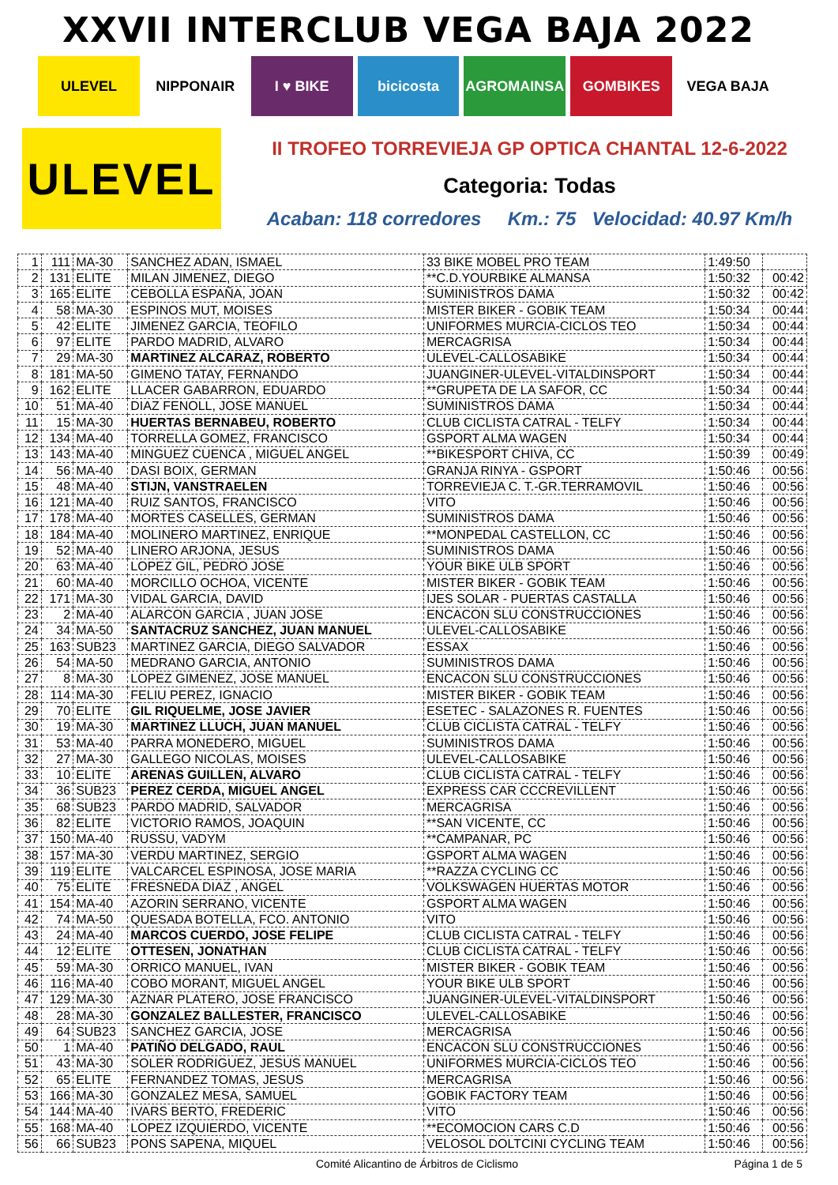XXVII INTERCLUB VEGA BAJA 2022
ULEVEL NIPPONAIR I ♥ BIKE bicicosta AGROMAINSA GOMBIKES VEGA BAJA
ULEVEL
II TROFEO TORREVIEJA GP OPTICA CHANTAL 12-6-2022
Categoria: Todas
Acaban: 118 corredores Km.: 75 Velocidad: 40.97 Km/h
| 1 | 111 | MA-30 | SANCHEZ ADAN, ISMAEL | 33 BIKE MOBEL PRO TEAM | 1:49:50 | |
| 2 | 131 | ELITE | MILAN JIMENEZ, DIEGO | **C.D.YOURBIKE ALMANSA | 1:50:32 | 00:42 |
| 3 | 165 | ELITE | CEBOLLA ESPAÑA, JOAN | SUMINISTROS DAMA | 1:50:32 | 00:42 |
| 4 | 58 | MA-30 | ESPINOS MUT, MOISES | MISTER BIKER - GOBIK TEAM | 1:50:34 | 00:44 |
| 5 | 42 | ELITE | JIMENEZ GARCIA, TEOFILO | UNIFORMES MURCIA-CICLOS TEO | 1:50:34 | 00:44 |
| 6 | 97 | ELITE | PARDO MADRID, ALVARO | MERCAGRISA | 1:50:34 | 00:44 |
| 7 | 29 | MA-30 | MARTINEZ ALCARAZ, ROBERTO | ULEVEL-CALLOSABIKE | 1:50:34 | 00:44 |
| 8 | 181 | MA-50 | GIMENO TATAY, FERNANDO | JUANGINER-ULEVEL-VITALDINSPORT | 1:50:34 | 00:44 |
| 9 | 162 | ELITE | LLACER GABARRON, EDUARDO | **GRUPETA DE LA SAFOR, CC | 1:50:34 | 00:44 |
| 10 | 51 | MA-40 | DIAZ FENOLL, JOSE MANUEL | SUMINISTROS DAMA | 1:50:34 | 00:44 |
| 11 | 15 | MA-30 | HUERTAS BERNABEU, ROBERTO | CLUB CICLISTA CATRAL - TELFY | 1:50:34 | 00:44 |
| 12 | 134 | MA-40 | TORRELLA GOMEZ, FRANCISCO | GSPORT ALMA WAGEN | 1:50:34 | 00:44 |
| 13 | 143 | MA-40 | MINGUEZ CUENCA , MIGUEL ANGEL | **BIKESPORT CHIVA, CC | 1:50:39 | 00:49 |
| 14 | 56 | MA-40 | DASI BOIX, GERMAN | GRANJA RINYA - GSPORT | 1:50:46 | 00:56 |
| 15 | 48 | MA-40 | STIJN, VANSTRAELEN | TORREVIEJA C. T.-GR.TERRAMOVIL | 1:50:46 | 00:56 |
| 16 | 121 | MA-40 | RUIZ SANTOS, FRANCISCO | VITO | 1:50:46 | 00:56 |
| 17 | 178 | MA-40 | MORTES CASELLES, GERMAN | SUMINISTROS DAMA | 1:50:46 | 00:56 |
| 18 | 184 | MA-40 | MOLINERO MARTINEZ, ENRIQUE | **MONPEDAL CASTELLON, CC | 1:50:46 | 00:56 |
| 19 | 52 | MA-40 | LINERO ARJONA, JESUS | SUMINISTROS DAMA | 1:50:46 | 00:56 |
| 20 | 63 | MA-40 | LOPEZ GIL, PEDRO JOSE | YOUR BIKE ULB SPORT | 1:50:46 | 00:56 |
| 21 | 60 | MA-40 | MORCILLO OCHOA, VICENTE | MISTER BIKER - GOBIK TEAM | 1:50:46 | 00:56 |
| 22 | 171 | MA-30 | VIDAL GARCIA, DAVID | IJES SOLAR - PUERTAS CASTALLA | 1:50:46 | 00:56 |
| 23 | 2 | MA-40 | ALARCON GARCIA , JUAN JOSE | ENCACON SLU CONSTRUCCIONES | 1:50:46 | 00:56 |
| 24 | 34 | MA-50 | SANTACRUZ SANCHEZ, JUAN MANUEL | ULEVEL-CALLOSABIKE | 1:50:46 | 00:56 |
| 25 | 163 | SUB23 | MARTINEZ GARCIA, DIEGO SALVADOR | ESSAX | 1:50:46 | 00:56 |
| 26 | 54 | MA-50 | MEDRANO GARCIA, ANTONIO | SUMINISTROS DAMA | 1:50:46 | 00:56 |
| 27 | 8 | MA-30 | LOPEZ GIMENEZ, JOSE MANUEL | ENCACON SLU CONSTRUCCIONES | 1:50:46 | 00:56 |
| 28 | 114 | MA-30 | FELIU PEREZ, IGNACIO | MISTER BIKER - GOBIK TEAM | 1:50:46 | 00:56 |
| 29 | 70 | ELITE | GIL RIQUELME, JOSE JAVIER | ESETEC - SALAZONES R. FUENTES | 1:50:46 | 00:56 |
| 30 | 19 | MA-30 | MARTINEZ LLUCH, JUAN MANUEL | CLUB CICLISTA CATRAL - TELFY | 1:50:46 | 00:56 |
| 31 | 53 | MA-40 | PARRA MONEDERO, MIGUEL | SUMINISTROS DAMA | 1:50:46 | 00:56 |
| 32 | 27 | MA-30 | GALLEGO NICOLAS, MOISES | ULEVEL-CALLOSABIKE | 1:50:46 | 00:56 |
| 33 | 10 | ELITE | ARENAS GUILLEN, ALVARO | CLUB CICLISTA CATRAL - TELFY | 1:50:46 | 00:56 |
| 34 | 36 | SUB23 | PEREZ CERDA, MIGUEL ANGEL | EXPRESS CAR CCCREVILLENT | 1:50:46 | 00:56 |
| 35 | 68 | SUB23 | PARDO MADRID, SALVADOR | MERCAGRISA | 1:50:46 | 00:56 |
| 36 | 82 | ELITE | VICTORIO RAMOS, JOAQUIN | **SAN VICENTE, CC | 1:50:46 | 00:56 |
| 37 | 150 | MA-40 | RUSSU, VADYM | **CAMPANAR, PC | 1:50:46 | 00:56 |
| 38 | 157 | MA-30 | VERDU MARTINEZ, SERGIO | GSPORT ALMA WAGEN | 1:50:46 | 00:56 |
| 39 | 119 | ELITE | VALCARCEL ESPINOSA, JOSE MARIA | **RAZZA CYCLING CC | 1:50:46 | 00:56 |
| 40 | 75 | ELITE | FRESNEDA DIAZ , ANGEL | VOLKSWAGEN HUERTAS MOTOR | 1:50:46 | 00:56 |
| 41 | 154 | MA-40 | AZORIN SERRANO, VICENTE | GSPORT ALMA WAGEN | 1:50:46 | 00:56 |
| 42 | 74 | MA-50 | QUESADA BOTELLA, FCO. ANTONIO | VITO | 1:50:46 | 00:56 |
| 43 | 24 | MA-40 | MARCOS CUERDO, JOSE FELIPE | CLUB CICLISTA CATRAL - TELFY | 1:50:46 | 00:56 |
| 44 | 12 | ELITE | OTTESEN, JONATHAN | CLUB CICLISTA CATRAL - TELFY | 1:50:46 | 00:56 |
| 45 | 59 | MA-30 | ORRICO MANUEL, IVAN | MISTER BIKER - GOBIK TEAM | 1:50:46 | 00:56 |
| 46 | 116 | MA-40 | COBO MORANT, MIGUEL ANGEL | YOUR BIKE ULB SPORT | 1:50:46 | 00:56 |
| 47 | 129 | MA-30 | AZNAR PLATERO, JOSE FRANCISCO | JUANGINER-ULEVEL-VITALDINSPORT | 1:50:46 | 00:56 |
| 48 | 28 | MA-30 | GONZALEZ BALLESTER, FRANCISCO | ULEVEL-CALLOSABIKE | 1:50:46 | 00:56 |
| 49 | 64 | SUB23 | SANCHEZ GARCIA, JOSE | MERCAGRISA | 1:50:46 | 00:56 |
| 50 | 1 | MA-40 | PATIÑO DELGADO, RAUL | ENCACON SLU CONSTRUCCIONES | 1:50:46 | 00:56 |
| 51 | 43 | MA-30 | SOLER RODRIGUEZ, JESUS MANUEL | UNIFORMES MURCIA-CICLOS TEO | 1:50:46 | 00:56 |
| 52 | 65 | ELITE | FERNANDEZ TOMAS, JESUS | MERCAGRISA | 1:50:46 | 00:56 |
| 53 | 166 | MA-30 | GONZALEZ MESA, SAMUEL | GOBIK FACTORY TEAM | 1:50:46 | 00:56 |
| 54 | 144 | MA-40 | IVARS BERTO, FREDERIC | VITO | 1:50:46 | 00:56 |
| 55 | 168 | MA-40 | LOPEZ IZQUIERDO, VICENTE | **ECOMOCION CARS C.D | 1:50:46 | 00:56 |
| 56 | 66 | SUB23 | PONS SAPENA, MIQUEL | VELOSOL DOLTCINI CYCLING TEAM | 1:50:46 | 00:56 |
Comité Alicantino de Árbitros de Ciclismo Página 1 de 5